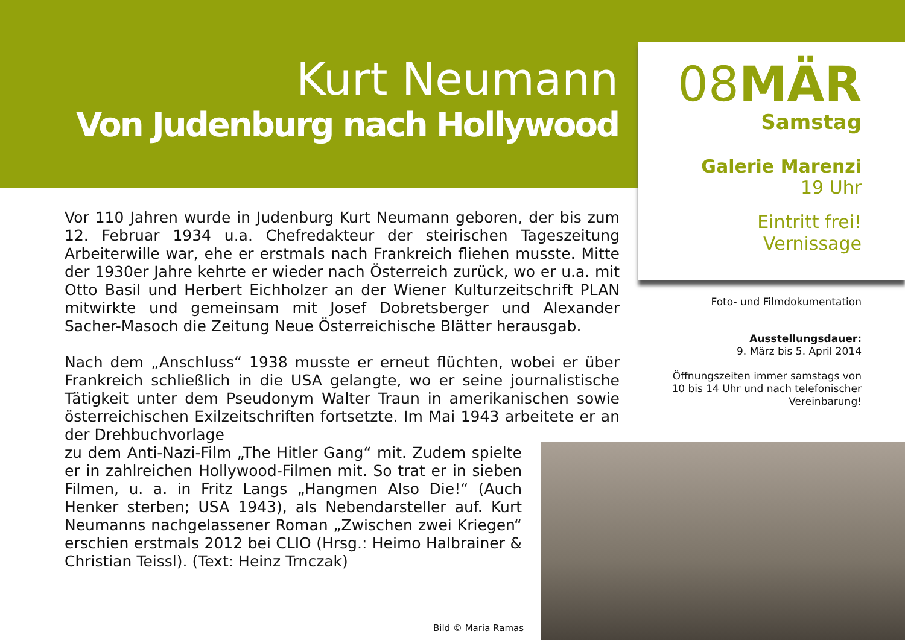Kurt Neumann
Von Judenburg nach Hollywood
08MÄR
Samstag
Galerie Marenzi
19 Uhr
Eintritt frei!
Vernissage
Foto- und Filmdokumentation
Ausstellungsdauer:
9. März bis 5. April 2014
Öffnungszeiten immer samstags von 10 bis 14 Uhr und nach telefonischer Vereinbarung!
Vor 110 Jahren wurde in Judenburg Kurt Neumann geboren, der bis zum 12. Februar 1934 u.a. Chefredakteur der steirischen Tageszeitung Arbeiterwille war, ehe er erstmals nach Frankreich fliehen musste. Mitte der 1930er Jahre kehrte er wieder nach Österreich zurück, wo er u.a. mit Otto Basil und Herbert Eichholzer an der Wiener Kulturzeitschrift PLAN mitwirkte und gemeinsam mit Josef Dobretsberger und Alexander Sacher-Masoch die Zeitung Neue Österreichische Blätter herausgab.
Nach dem „Anschluss“ 1938 musste er erneut flüchten, wobei er über Frankreich schließlich in die USA gelangte, wo er seine journalistische Tätigkeit unter dem Pseudonym Walter Traun in amerikanischen sowie österreichischen Exilzeitschriften fortsetzte. Im Mai 1943 arbeitete er an der Drehbuchvorlage
zu dem Anti-Nazi-Film „The Hitler Gang“ mit. Zudem spielte er in zahlreichen Hollywood-Filmen mit. So trat er in sieben Filmen, u. a. in Fritz Langs „Hangmen Also Die!“ (Auch Henker sterben; USA 1943), als Nebendarsteller auf. Kurt Neumanns nachgelassener Roman „Zwischen zwei Kriegen“ erschien erstmals 2012 bei CLIO (Hrsg.: Heimo Halbrainer & Christian Teissl). (Text: Heinz Trnczak)
Bild © Maria Ramas